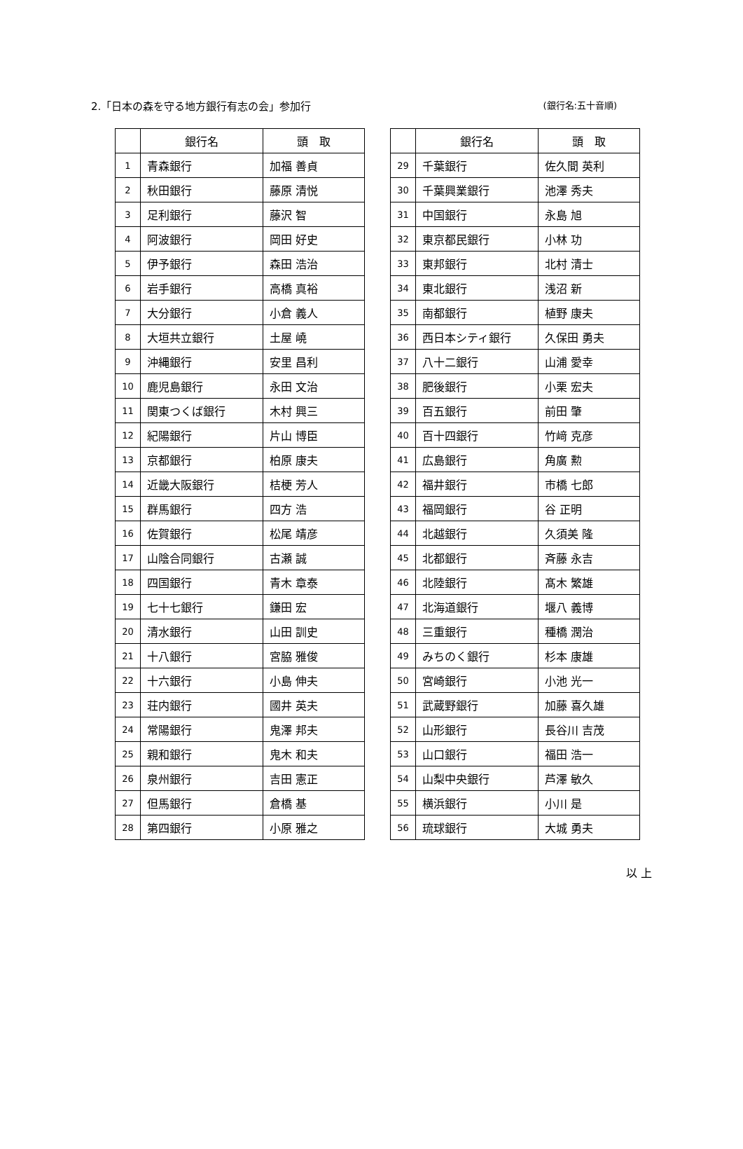2.「日本の森を守る地方銀行有志の会」参加行
(銀行名:五十音順)
| | 銀行名 | 頭 取 |
| --- | --- | --- |
| 1 | 青森銀行 | 加福 善貞 |
| 2 | 秋田銀行 | 藤原 清悦 |
| 3 | 足利銀行 | 藤沢 智 |
| 4 | 阿波銀行 | 岡田 好史 |
| 5 | 伊予銀行 | 森田 浩治 |
| 6 | 岩手銀行 | 高橋 真裕 |
| 7 | 大分銀行 | 小倉 義人 |
| 8 | 大垣共立銀行 | 土屋 嶢 |
| 9 | 沖縄銀行 | 安里 昌利 |
| 10 | 鹿児島銀行 | 永田 文治 |
| 11 | 関東つくば銀行 | 木村 興三 |
| 12 | 紀陽銀行 | 片山 博臣 |
| 13 | 京都銀行 | 柏原 康夫 |
| 14 | 近畿大阪銀行 | 桔梗 芳人 |
| 15 | 群馬銀行 | 四方 浩 |
| 16 | 佐賀銀行 | 松尾 靖彦 |
| 17 | 山陰合同銀行 | 古瀬 誠 |
| 18 | 四国銀行 | 青木 章泰 |
| 19 | 七十七銀行 | 鎌田 宏 |
| 20 | 清水銀行 | 山田 訓史 |
| 21 | 十八銀行 | 宮脇 雅俊 |
| 22 | 十六銀行 | 小島 伸夫 |
| 23 | 荘内銀行 | 國井 英夫 |
| 24 | 常陽銀行 | 鬼澤 邦夫 |
| 25 | 親和銀行 | 鬼木 和夫 |
| 26 | 泉州銀行 | 吉田 憲正 |
| 27 | 但馬銀行 | 倉橋 基 |
| 28 | 第四銀行 | 小原 雅之 |
| | 銀行名 | 頭 取 |
| --- | --- | --- |
| 29 | 千葉銀行 | 佐久間 英利 |
| 30 | 千葉興業銀行 | 池澤 秀夫 |
| 31 | 中国銀行 | 永島 旭 |
| 32 | 東京都民銀行 | 小林 功 |
| 33 | 東邦銀行 | 北村 清士 |
| 34 | 東北銀行 | 浅沼 新 |
| 35 | 南都銀行 | 植野 康夫 |
| 36 | 西日本シティ銀行 | 久保田 勇夫 |
| 37 | 八十二銀行 | 山浦 愛幸 |
| 38 | 肥後銀行 | 小栗 宏夫 |
| 39 | 百五銀行 | 前田 肇 |
| 40 | 百十四銀行 | 竹﨑 克彦 |
| 41 | 広島銀行 | 角廣 勲 |
| 42 | 福井銀行 | 市橋 七郎 |
| 43 | 福岡銀行 | 谷 正明 |
| 44 | 北越銀行 | 久須美 隆 |
| 45 | 北都銀行 | 斉藤 永吉 |
| 46 | 北陸銀行 | 髙木 繁雄 |
| 47 | 北海道銀行 | 堰八 義博 |
| 48 | 三重銀行 | 種橋 潤治 |
| 49 | みちのく銀行 | 杉本 康雄 |
| 50 | 宮崎銀行 | 小池 光一 |
| 51 | 武蔵野銀行 | 加藤 喜久雄 |
| 52 | 山形銀行 | 長谷川 吉茂 |
| 53 | 山口銀行 | 福田 浩一 |
| 54 | 山梨中央銀行 | 芦澤 敏久 |
| 55 | 横浜銀行 | 小川 是 |
| 56 | 琉球銀行 | 大城 勇夫 |
以 上